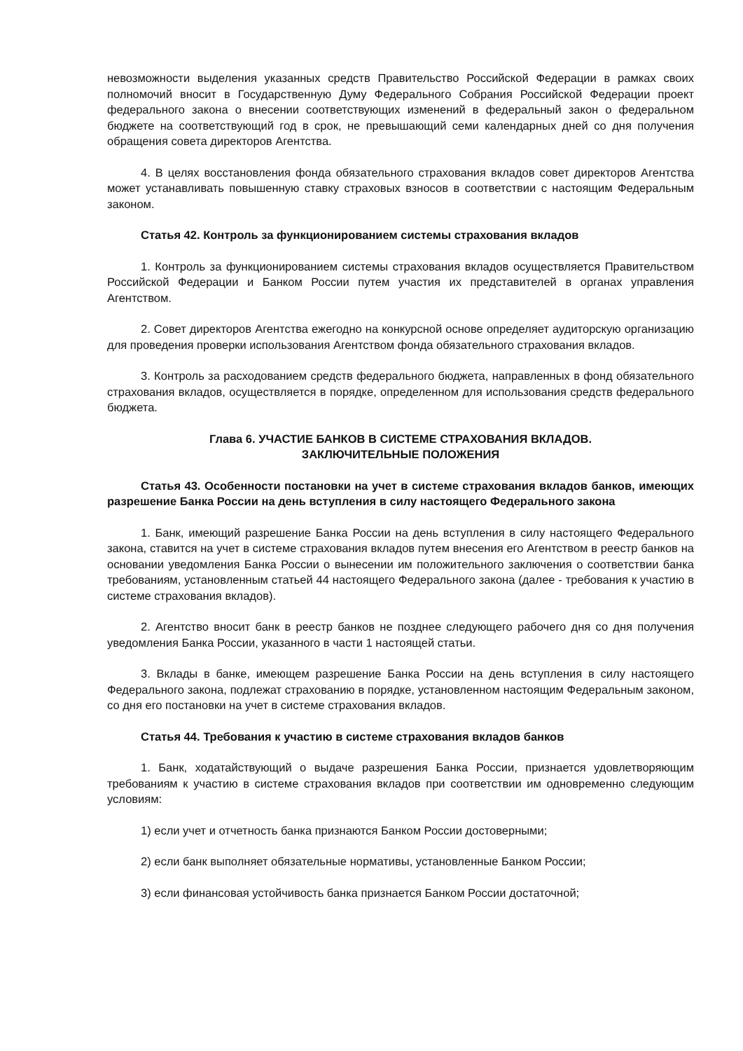невозможности выделения указанных средств Правительство Российской Федерации в рамках своих полномочий вносит в Государственную Думу Федерального Собрания Российской Федерации проект федерального закона о внесении соответствующих изменений в федеральный закон о федеральном бюджете на соответствующий год в срок, не превышающий семи календарных дней со дня получения обращения совета директоров Агентства.
4. В целях восстановления фонда обязательного страхования вкладов совет директоров Агентства может устанавливать повышенную ставку страховых взносов в соответствии с настоящим Федеральным законом.
Статья 42. Контроль за функционированием системы страхования вкладов
1. Контроль за функционированием системы страхования вкладов осуществляется Правительством Российской Федерации и Банком России путем участия их представителей в органах управления Агентством.
2. Совет директоров Агентства ежегодно на конкурсной основе определяет аудиторскую организацию для проведения проверки использования Агентством фонда обязательного страхования вкладов.
3. Контроль за расходованием средств федерального бюджета, направленных в фонд обязательного страхования вкладов, осуществляется в порядке, определенном для использования средств федерального бюджета.
Глава 6. УЧАСТИЕ БАНКОВ В СИСТЕМЕ СТРАХОВАНИЯ ВКЛАДОВ.
ЗАКЛЮЧИТЕЛЬНЫЕ ПОЛОЖЕНИЯ
Статья 43. Особенности постановки на учет в системе страхования вкладов банков, имеющих разрешение Банка России на день вступления в силу настоящего Федерального закона
1. Банк, имеющий разрешение Банка России на день вступления в силу настоящего Федерального закона, ставится на учет в системе страхования вкладов путем внесения его Агентством в реестр банков на основании уведомления Банка России о вынесении им положительного заключения о соответствии банка требованиям, установленным статьей 44 настоящего Федерального закона (далее - требования к участию в системе страхования вкладов).
2. Агентство вносит банк в реестр банков не позднее следующего рабочего дня со дня получения уведомления Банка России, указанного в части 1 настоящей статьи.
3. Вклады в банке, имеющем разрешение Банка России на день вступления в силу настоящего Федерального закона, подлежат страхованию в порядке, установленном настоящим Федеральным законом, со дня его постановки на учет в системе страхования вкладов.
Статья 44. Требования к участию в системе страхования вкладов банков
1. Банк, ходатайствующий о выдаче разрешения Банка России, признается удовлетворяющим требованиям к участию в системе страхования вкладов при соответствии им одновременно следующим условиям:
1) если учет и отчетность банка признаются Банком России достоверными;
2) если банк выполняет обязательные нормативы, установленные Банком России;
3) если финансовая устойчивость банка признается Банком России достаточной;